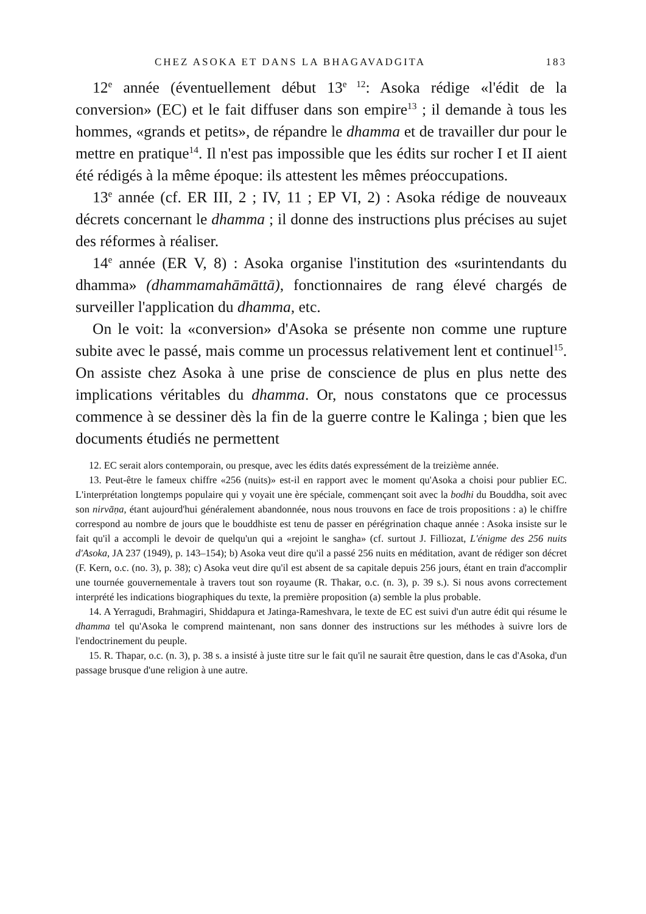CHEZ ASOKA ET DANS LA BHAGAVADGITA 183
12<sup>e</sup> année (éventuellement début 13<sup>e 12</sup>: Asoka rédige «l'édit de la conversion» (EC) et le fait diffuser dans son empire<sup>13</sup> ; il demande à tous les hommes, «grands et petits», de répandre le dhamma et de travailler dur pour le mettre en pratique<sup>14</sup>. Il n'est pas impossible que les édits sur rocher I et II aient été rédigés à la même époque: ils attestent les mêmes préoccupations.
13<sup>e</sup> année (cf. ER III, 2 ; IV, 11 ; EP VI, 2) : Asoka rédige de nouveaux décrets concernant le dhamma ; il donne des instructions plus précises au sujet des réformes à réaliser.
14<sup>e</sup> année (ER V, 8) : Asoka organise l'institution des «surintendants du dhamma» (dhammamahāmāttā), fonctionnaires de rang élevé chargés de surveiller l'application du dhamma, etc.
On le voit: la «conversion» d'Asoka se présente non comme une rupture subite avec le passé, mais comme un processus relativement lent et continuel<sup>15</sup>. On assiste chez Asoka à une prise de conscience de plus en plus nette des implications véritables du dhamma. Or, nous constatons que ce processus commence à se dessiner dès la fin de la guerre contre le Kalinga ; bien que les documents étudiés ne permettent
12. EC serait alors contemporain, ou presque, avec les édits datés expressément de la treizième année.
13. Peut-être le fameux chiffre «256 (nuits)» est-il en rapport avec le moment qu'Asoka a choisi pour publier EC. L'interprétation longtemps populaire qui y voyait une ère spéciale, commençant soit avec la bodhi du Bouddha, soit avec son nirvāṇa, étant aujourd'hui généralement abandonnée, nous nous trouvons en face de trois propositions : a) le chiffre correspond au nombre de jours que le bouddhiste est tenu de passer en pérégrination chaque année : Asoka insiste sur le fait qu'il a accompli le devoir de quelqu'un qui a «rejoint le sangha» (cf. surtout J. Filliozat, L'énigme des 256 nuits d'Asoka, JA 237 (1949), p. 143–154); b) Asoka veut dire qu'il a passé 256 nuits en méditation, avant de rédiger son décret (F. Kern, o.c. (no. 3), p. 38); c) Asoka veut dire qu'il est absent de sa capitale depuis 256 jours, étant en train d'accomplir une tournée gouvernementale à travers tout son royaume (R. Thakar, o.c. (n. 3), p. 39 s.). Si nous avons correctement interprété les indications biographiques du texte, la première proposition (a) semble la plus probable.
14. A Yerragudi, Brahmagiri, Shiddapura et Jatinga-Rameshvara, le texte de EC est suivi d'un autre édit qui résume le dhamma tel qu'Asoka le comprend maintenant, non sans donner des instructions sur les méthodes à suivre lors de l'endoctrinement du peuple.
15. R. Thapar, o.c. (n. 3), p. 38 s. a insisté à juste titre sur le fait qu'il ne saurait être question, dans le cas d'Asoka, d'un passage brusque d'une religion à une autre.